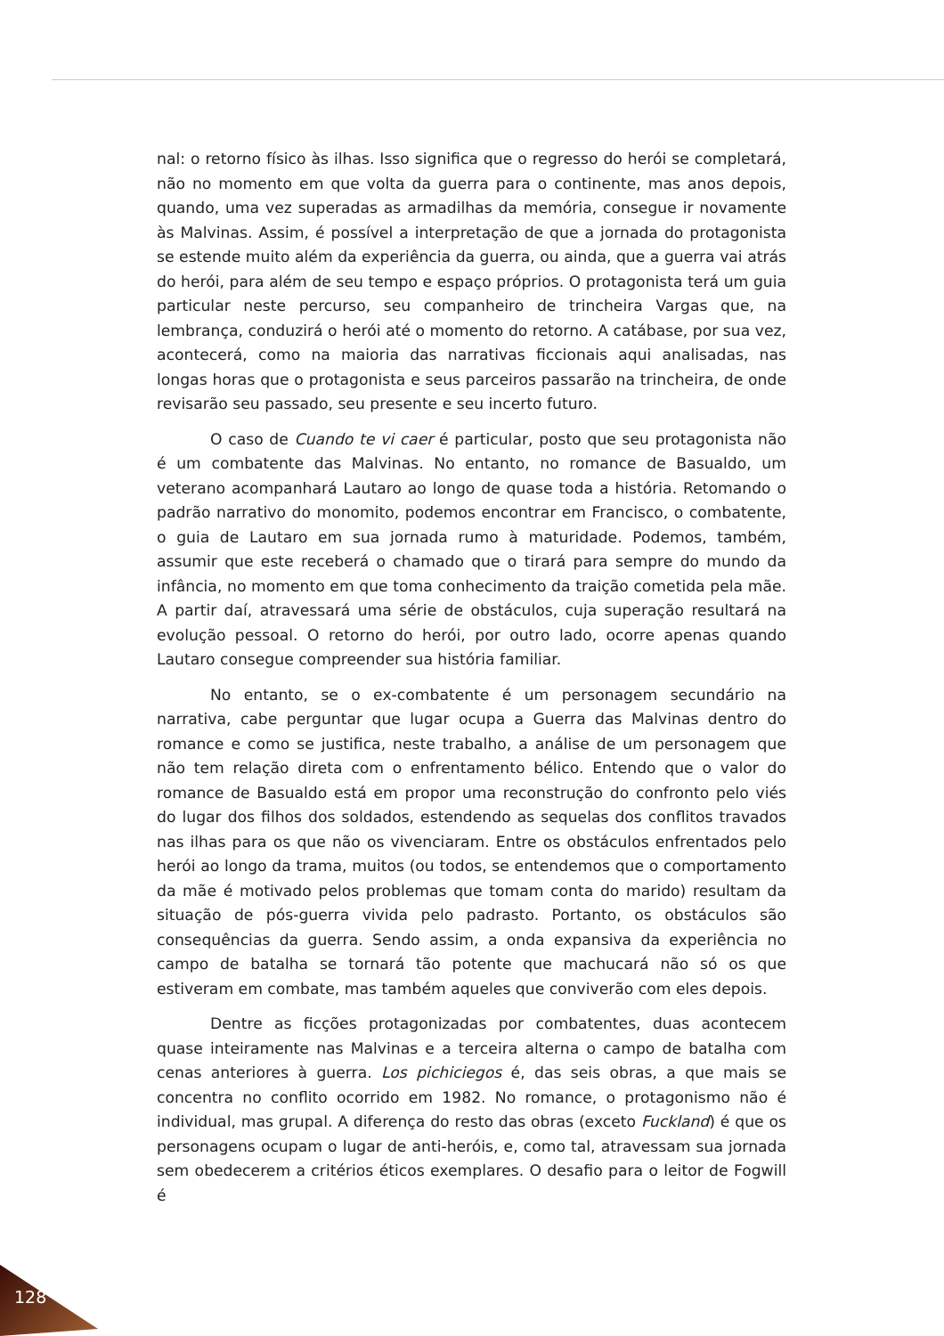nal: o retorno físico às ilhas. Isso significa que o regresso do herói se completará, não no momento em que volta da guerra para o continente, mas anos depois, quando, uma vez superadas as armadilhas da memória, consegue ir novamente às Malvinas. Assim, é possível a interpretação de que a jornada do protagonista se estende muito além da experiência da guerra, ou ainda, que a guerra vai atrás do herói, para além de seu tempo e espaço próprios. O protagonista terá um guia particular neste percurso, seu companheiro de trincheira Vargas que, na lembrança, conduzirá o herói até o momento do retorno. A catábase, por sua vez, acontecerá, como na maioria das narrativas ficcionais aqui analisadas, nas longas horas que o protagonista e seus parceiros passarão na trincheira, de onde revisarão seu passado, seu presente e seu incerto futuro.
O caso de Cuando te vi caer é particular, posto que seu protagonista não é um combatente das Malvinas. No entanto, no romance de Basualdo, um veterano acompanhará Lautaro ao longo de quase toda a história. Retomando o padrão narrativo do monomito, podemos encontrar em Francisco, o combatente, o guia de Lautaro em sua jornada rumo à maturidade. Podemos, também, assumir que este receberá o chamado que o tirará para sempre do mundo da infância, no momento em que toma conhecimento da traição cometida pela mãe. A partir daí, atravessará uma série de obstáculos, cuja superação resultará na evolução pessoal. O retorno do herói, por outro lado, ocorre apenas quando Lautaro consegue compreender sua história familiar.
No entanto, se o ex-combatente é um personagem secundário na narrativa, cabe perguntar que lugar ocupa a Guerra das Malvinas dentro do romance e como se justifica, neste trabalho, a análise de um personagem que não tem relação direta com o enfrentamento bélico. Entendo que o valor do romance de Basualdo está em propor uma reconstrução do confronto pelo viés do lugar dos filhos dos soldados, estendendo as sequelas dos conflitos travados nas ilhas para os que não os vivenciaram. Entre os obstáculos enfrentados pelo herói ao longo da trama, muitos (ou todos, se entendemos que o comportamento da mãe é motivado pelos problemas que tomam conta do marido) resultam da situação de pós-guerra vivida pelo padrasto. Portanto, os obstáculos são consequências da guerra. Sendo assim, a onda expansiva da experiência no campo de batalha se tornará tão potente que machucará não só os que estiveram em combate, mas também aqueles que conviverão com eles depois.
Dentre as ficções protagonizadas por combatentes, duas acontecem quase inteiramente nas Malvinas e a terceira alterna o campo de batalha com cenas anteriores à guerra. Los pichiciegos é, das seis obras, a que mais se concentra no conflito ocorrido em 1982. No romance, o protagonismo não é individual, mas grupal. A diferença do resto das obras (exceto Fuckland) é que os personagens ocupam o lugar de anti-heróis, e, como tal, atravessam sua jornada sem obedecerem a critérios éticos exemplares. O desafio para o leitor de Fogwill é
128